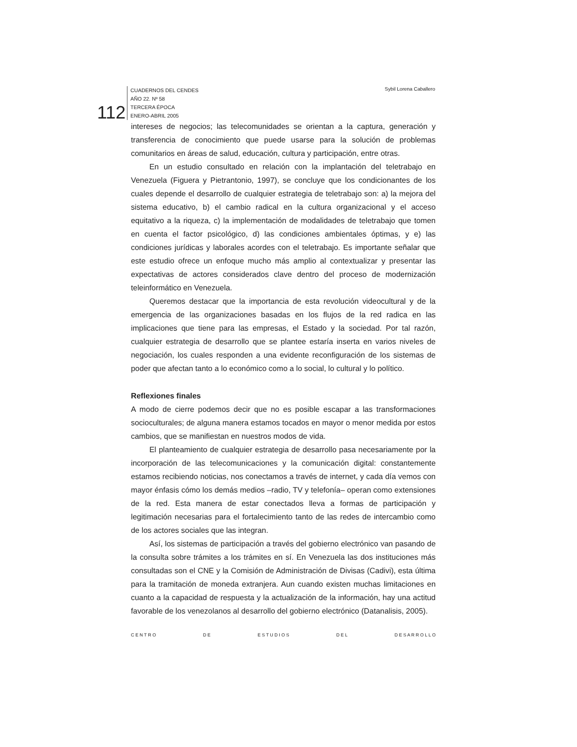CUADERNOS DEL CENDES
AÑO 22. Nº 58
TERCERA ÉPOCA
ENERO-ABRIL 2005
112
Sybil Lorena Caballero
intereses de negocios; las telecomunidades se orientan a la captura, generación y transferencia de conocimiento que puede usarse para la solución de problemas comunitarios en áreas de salud, educación, cultura y participación, entre otras.
En un estudio consultado en relación con la implantación del teletrabajo en Venezuela (Figuera y Pietrantonio, 1997), se concluye que los condicionantes de los cuales depende el desarrollo de cualquier estrategia de teletrabajo son: a) la mejora del sistema educativo, b) el cambio radical en la cultura organizacional y el acceso equitativo a la riqueza, c) la implementación de modalidades de teletrabajo que tomen en cuenta el factor psicológico, d) las condiciones ambientales óptimas, y e) las condiciones jurídicas y laborales acordes con el teletrabajo. Es importante señalar que este estudio ofrece un enfoque mucho más amplio al contextualizar y presentar las expectativas de actores considerados clave dentro del proceso de modernización teleinformático en Venezuela.
Queremos destacar que la importancia de esta revolución videocultural y de la emergencia de las organizaciones basadas en los flujos de la red radica en las implicaciones que tiene para las empresas, el Estado y la sociedad. Por tal razón, cualquier estrategia de desarrollo que se plantee estaría inserta en varios niveles de negociación, los cuales responden a una evidente reconfiguración de los sistemas de poder que afectan tanto a lo económico como a lo social, lo cultural y lo político.
Reflexiones finales
A modo de cierre podemos decir que no es posible escapar a las transformaciones socioculturales; de alguna manera estamos tocados en mayor o menor medida por estos cambios, que se manifiestan en nuestros modos de vida.
El planteamiento de cualquier estrategia de desarrollo pasa necesariamente por la incorporación de las telecomunicaciones y la comunicación digital: constantemente estamos recibiendo noticias, nos conectamos a través de internet, y cada día vemos con mayor énfasis cómo los demás medios –radio, TV y telefonía– operan como extensiones de la red. Esta manera de estar conectados lleva a formas de participación y legitimación necesarias para el fortalecimiento tanto de las redes de intercambio como de los actores sociales que las integran.
Así, los sistemas de participación a través del gobierno electrónico van pasando de la consulta sobre trámites a los trámites en sí. En Venezuela las dos instituciones más consultadas son el CNE y la Comisión de Administración de Divisas (Cadivi), esta última para la tramitación de moneda extranjera. Aun cuando existen muchas limitaciones en cuanto a la capacidad de respuesta y la actualización de la información, hay una actitud favorable de los venezolanos al desarrollo del gobierno electrónico (Datanalisis, 2005).
C E N T R O D E E S T U D I O S D E L D E S A R R O L L O